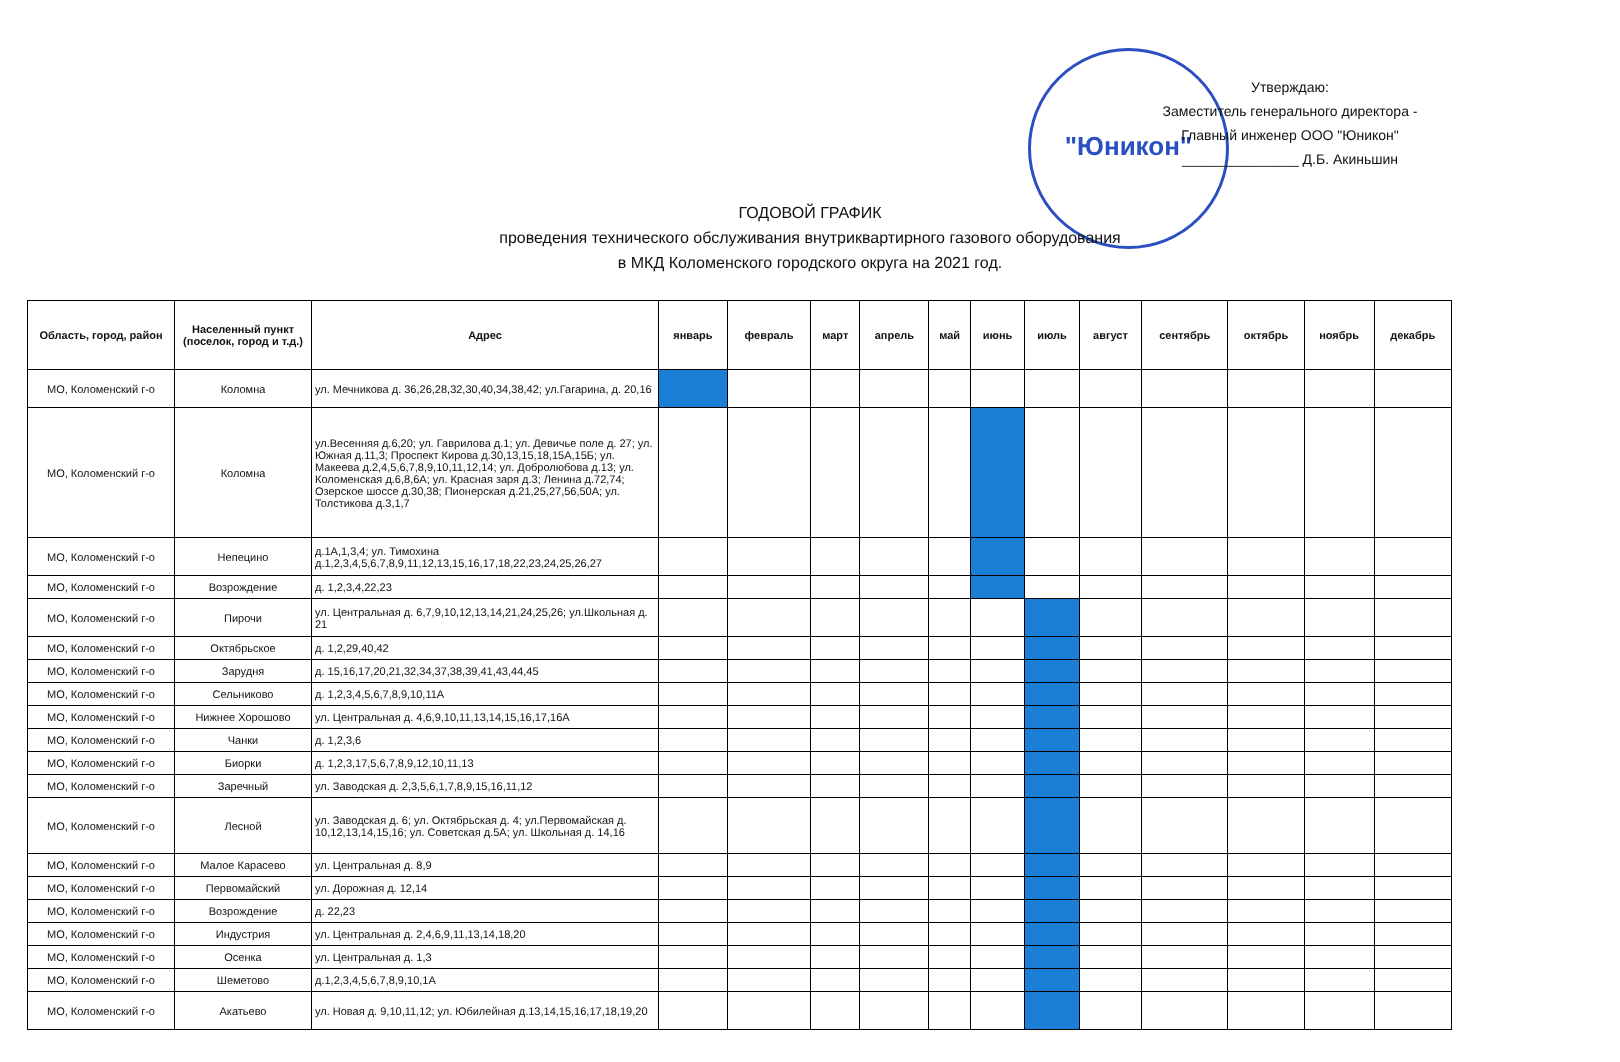"Юникон"
Утверждаю:
Заместитель генерального директора -
Главный инженер ООО "Юникон"
_______________ Д.Б. Акиньшин
ГОДОВОЙ ГРАФИК
проведения технического обслуживания внутриквартирного газового оборудования
в МКД Коломенского городского округа на 2021 год.
| Область, город, район | Населенный пункт (поселок, город и т.д.) | Адрес | январь | февраль | март | апрель | май | июнь | июль | август | сентябрь | октябрь | ноябрь | декабрь |
| --- | --- | --- | --- | --- | --- | --- | --- | --- | --- | --- | --- | --- | --- | --- |
| МО, Коломенский г-о | Коломна | ул. Мечникова д. 36,26,28,32,30,40,34,38,42; ул.Гагарина, д. 20,16 | | | | | | | | | | | | |
| МО, Коломенский г-о | Коломна | ул.Весенняя д.6,20; ул. Гаврилова д.1; ул. Девичье поле д. 27; ул. Южная д.11,3; Проспект Кирова д.30,13,15,18,15А,15Б; ул. Макеева д.2,4,5,6,7,8,9,10,11,12,14; ул. Добролюбова д.13; ул. Коломенская д.6,8,6А; ул. Красная заря д.3; Ленина д.72,74; Озерское шоссе д.30,38; Пионерская д.21,25,27,56,50А; ул. Толстикова д.3,1,7 | | | | | | | | | | | | |
| МО, Коломенский г-о | Непецино | д.1А,1,3,4; ул. Тимохина д.1,2,3,4,5,6,7,8,9,11,12,13,15,16,17,18,22,23,24,25,26,27 | | | | | | | | | | | | |
| МО, Коломенский г-о | Возрождение | д. 1,2,3,4,22,23 | | | | | | | | | | | | |
| МО, Коломенский г-о | Пирочи | ул. Центральная д. 6,7,9,10,12,13,14,21,24,25,26; ул.Школьная д. 21 | | | | | | | | | | | | |
| МО, Коломенский г-о | Октябрьское | д. 1,2,29,40,42 | | | | | | | | | | | | |
| МО, Коломенский г-о | Зарудня | д. 15,16,17,20,21,32,34,37,38,39,41,43,44,45 | | | | | | | | | | | | |
| МО, Коломенский г-о | Сельниково | д. 1,2,3,4,5,6,7,8,9,10,11А | | | | | | | | | | | | |
| МО, Коломенский г-о | Нижнее Хорошово | ул. Центральная д. 4,6,9,10,11,13,14,15,16,17,16А | | | | | | | | | | | | |
| МО, Коломенский г-о | Чанки | д. 1,2,3,6 | | | | | | | | | | | | |
| МО, Коломенский г-о | Биорки | д. 1,2,3,17,5,6,7,8,9,12,10,11,13 | | | | | | | | | | | | |
| МО, Коломенский г-о | Заречный | ул. Заводская д. 2,3,5,6,1,7,8,9,15,16,11,12 | | | | | | | | | | | | |
| МО, Коломенский г-о | Лесной | ул. Заводская д. 6; ул. Октябрьская д. 4; ул.Первомайская д. 10,12,13,14,15,16; ул. Советская д.5А; ул. Школьная д. 14,16 | | | | | | | | | | | | |
| МО, Коломенский г-о | Малое Карасево | ул. Центральная д. 8,9 | | | | | | | | | | | | |
| МО, Коломенский г-о | Первомайский | ул. Дорожная д. 12,14 | | | | | | | | | | | | |
| МО, Коломенский г-о | Возрождение | д. 22,23 | | | | | | | | | | | | |
| МО, Коломенский г-о | Индустрия | ул. Центральная д. 2,4,6,9,11,13,14,18,20 | | | | | | | | | | | | |
| МО, Коломенский г-о | Осенка | ул. Центральная д. 1,3 | | | | | | | | | | | | |
| МО, Коломенский г-о | Шеметово | д.1,2,3,4,5,6,7,8,9,10,1А | | | | | | | | | | | | |
| МО, Коломенский г-о | Акатьево | ул. Новая д. 9,10,11,12; ул. Юбилейная д.13,14,15,16,17,18,19,20 | | | | | | | | | | | | |